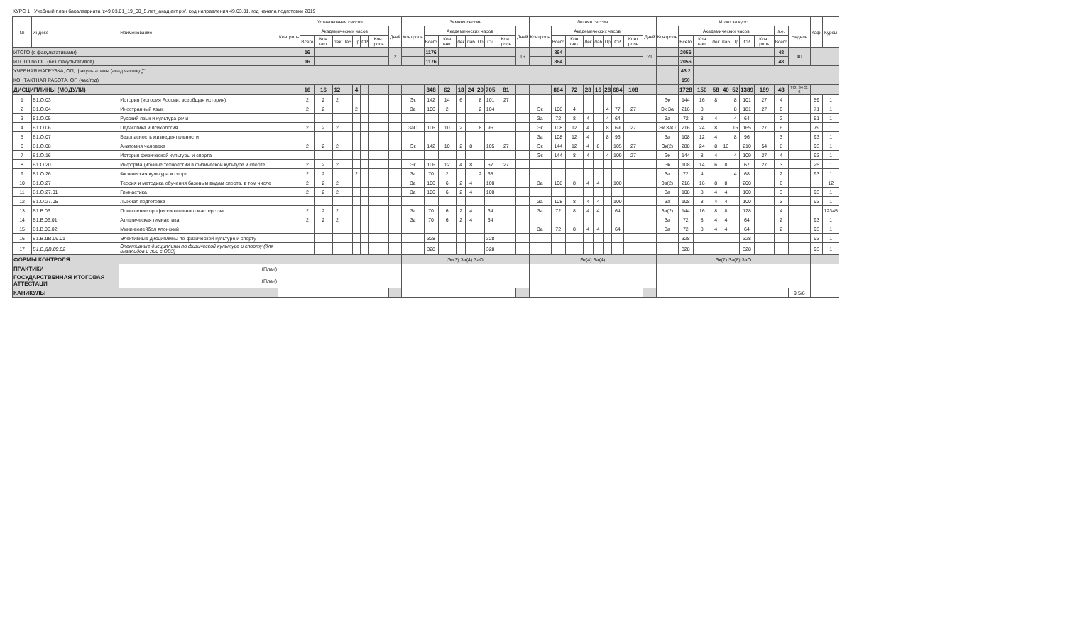КУРС 1 Учебный план бакалавриата 'z49.03.01_19_00_5.лет_акад акт.plx', код направления 49.03.01, год начала подготовки 2019
| № | Индекс | Наименование | Установочная сессия | | | | | | | | | Зимняя сессия | | | | | | | | | Летняя сессия | | | | | | | | | Итого за курс | | | | | | | | | | Каф. | Курсы |
| --- | --- | --- | --- | --- | --- | --- | --- | --- | --- | --- | --- | --- | --- | --- | --- | --- | --- | --- | --- | --- | --- | --- | --- | --- | --- | --- | --- | --- | --- | --- | --- | --- | --- | --- | --- | --- | --- | --- | --- | --- | --- |
| | | | Контроль | Академических часов | | | | | | | Дней | Контроль | Академических часов | | | | | | | Дней | Контроль | Академических часов | | | | | | | Дней | Контроль | Академических часов | | | | | | | з.е. | Недель | | |
| | | | | Всего | Кон такт. | Лек | Лаб | Пр | СР | Конт роль | | | Всего | Кон такт. | Лек | Лаб | Пр | СР | Конт роль | | | Всего | Кон такт. | Лек | Лаб | Пр | СР | Конт роль | | | Всего | Кон такт. | Лек | Лаб | Пр | СР | Конт роль | Всего | | | |
| ИТОГО (с факультативами) | | | | 16 | | | | | | | 2 | | 1176 | | | | | | | 16 | | 864 | | | | | | | 21 | | 2056 | | | | | | | 48 | 40 | | |
| ИТОГО по ОП (без факультативов) | | | | 16 | | | | | | | | | 1176 | | | | | | | | | 864 | | | | | | | | | 2056 | | | | | | | 48 | | | |
| УЧЕБНАЯ НАГРУЗКА, ОП, факультативы (акад.час/нед)" | | | | | | | | | | | | | | | | | | | | | | | | | | | | | | | 43.2 | | | | | | | | | | |
| КОНТАКТНАЯ РАБОТА, ОП (час/год) | | | | | | | | | | | | | | | | | | | | | | | | | | | | | | | 150 | | | | | | | | | | |
| ДИСЦИПЛИНЫ (МОДУЛИ) | | | | 16 | 16 | 12 | | 4 | | | | | 848 | 62 | 18 | 24 | 20 | 705 | 81 | | | 864 | 72 | 28 | 16 | 28 | 684 | 108 | | | 1728 | 150 | 58 | 40 | 52 | 1389 | 189 | 48 | ТО: 34 Э: 6 | | |
| 1 | Б1.О.03 | История (история России, всеобщая история) | | 2 | 2 | 2 | | | | | | Эк | 142 | 14 | 6 | | 8 | 101 | 27 | | | | | | | | | | | Эк | 144 | 16 | 8 | | 8 | 101 | 27 | 4 | | 59 | 1 |
| 2 | Б1.О.04 | Иностранный язык | | 2 | 2 | | | 2 | | | | За | 106 | 2 | | | 2 | 104 | | | Эк | 108 | 4 | | | 4 | 77 | 27 | | Эк За | 216 | 8 | | | 8 | 181 | 27 | 6 | | 71 | 1 |
| 3 | Б1.О.05 | Русский язык и культура речи | | | | | | | | | | | | | | | | | | | За | 72 | 8 | 4 | | 4 | 64 | | | За | 72 | 8 | 4 | | 4 | 64 | | 2 | | 51 | 1 |
| 4 | Б1.О.06 | Педагогика и психология | | 2 | 2 | 2 | | | | | | ЗаО | 106 | 10 | 2 | | 8 | 96 | | | Эк | 108 | 12 | 4 | | 8 | 69 | 27 | | Эк ЗаО | 216 | 24 | 8 | | 16 | 165 | 27 | 6 | | 79 | 1 |
| 5 | Б1.О.07 | Безопасность жизнедеятельности | | | | | | | | | | | | | | | | | | | За | 108 | 12 | 4 | | 8 | 96 | | | За | 108 | 12 | 4 | | 8 | 96 | | 3 | | 93 | 1 |
| 6 | Б1.О.08 | Анатомия человека | | 2 | 2 | 2 | | | | | | Эк | 142 | 10 | 2 | 8 | | 105 | 27 | | Эк | 144 | 12 | 4 | 8 | | 105 | 27 | | Эк(2) | 288 | 24 | 8 | 16 | | 210 | 54 | 8 | | 93 | 1 |
| 7 | Б1.О.16 | История физической культуры и спорта | | | | | | | | | | | | | | | | | | | Эк | 144 | 8 | 4 | | 4 | 109 | 27 | | Эк | 144 | 8 | 4 | | 4 | 109 | 27 | 4 | | 93 | 1 |
| 8 | Б1.О.20 | Информационные технологии в физической культуре и спорте | | 2 | 2 | 2 | | | | | | Эк | 106 | 12 | 4 | 8 | | 67 | 27 | | | | | | | | | | | Эк | 108 | 14 | 6 | 8 | | 67 | 27 | 3 | | 25 | 1 |
| 9 | Б1.О.26 | Физическая культура и спорт | | 2 | 2 | | | 2 | | | | За | 70 | 2 | | | 2 | 68 | | | | | | | | | | | | За | 72 | 4 | | | 4 | 68 | | 2 | | 93 | 1 |
| 10 | Б1.О.27 | Теория и методика обучения базовым видам спорта, в том числе | | 2 | 2 | 2 | | | | | | За | 106 | 6 | 2 | 4 | | 100 | | | За | 108 | 8 | 4 | 4 | | 100 | | | За(2) | 216 | 16 | 8 | 8 | | 200 | | 6 | | | 12 |
| 11 | Б1.О.27.01 | Гимнастика | | 2 | 2 | 2 | | | | | | За | 106 | 6 | 2 | 4 | | 100 | | | | | | | | | | | | За | 108 | 8 | 4 | 4 | | 100 | | 3 | | 93 | 1 |
| 12 | Б1.О.27.05 | Лыжная подготовка | | | | | | | | | | | | | | | | | | | За | 108 | 8 | 4 | 4 | | 100 | | | За | 108 | 8 | 4 | 4 | | 100 | | 3 | | 93 | 1 |
| 13 | Б1.В.06 | Повышение профессионального мастерства | | 2 | 2 | 2 | | | | | | За | 70 | 6 | 2 | 4 | | 64 | | | За | 72 | 8 | 4 | 4 | | 64 | | | За(2) | 144 | 16 | 8 | 8 | | 128 | | 4 | | | 12345 |
| 14 | Б1.В.06.01 | Атлетическая гимнастика | | 2 | 2 | 2 | | | | | | За | 70 | 6 | 2 | 4 | | 64 | | | | | | | | | | | | За | 72 | 8 | 4 | 4 | | 64 | | 2 | | 93 | 1 |
| 15 | Б1.В.06.02 | Мини-волейбол японский | | | | | | | | | | | | | | | | | | | За | 72 | 8 | 4 | 4 | | 64 | | | За | 72 | 8 | 4 | 4 | | 64 | | 2 | | 93 | 1 |
| 16 | Б1.В.ДВ.09.01 | Элективные дисциплины по физической культуре и спорту | | | | | | | | | | | 328 | | | | | 328 | | | | | | | | | | | | | 328 | | | | | 328 | | | | 93 | 1 |
| 17 | Б1.В.ДВ.09.02 | Элективные дисциплины по физической культуре и спорту (для инвалидов и лиц с ОВЗ) | | | | | | | | | | | 328 | | | | | 328 | | | | | | | | | | | | | 328 | | | | | 328 | | | | 93 | 1 |
| ФОРМЫ КОНТРОЛЯ | | | | | | | | | | | | Эк(3) За(4) ЗаО | | | | | | | | | Эк(4) За(4) | | | | | | | | | Эк(7) За(8) ЗаО | | | | | | | | | | | |
| ПРАКТИКИ | | (План) | | | | | | | | | | | | | | | | | | | | | | | | | | | | | | | | | | | | | | | |
| ГОСУДАРСТВЕННАЯ ИТОГОВАЯ АТТЕСТАЦИ | | (План) | | | | | | | | | | | | | | | | | | | | | | | | | | | | | | | | | | | | | | | |
| КАНИКУЛЫ | | | | | | | | | | | | | | | | | | | | | | | | | | | | | | | | | | | | | | | 9 5/6 | | |